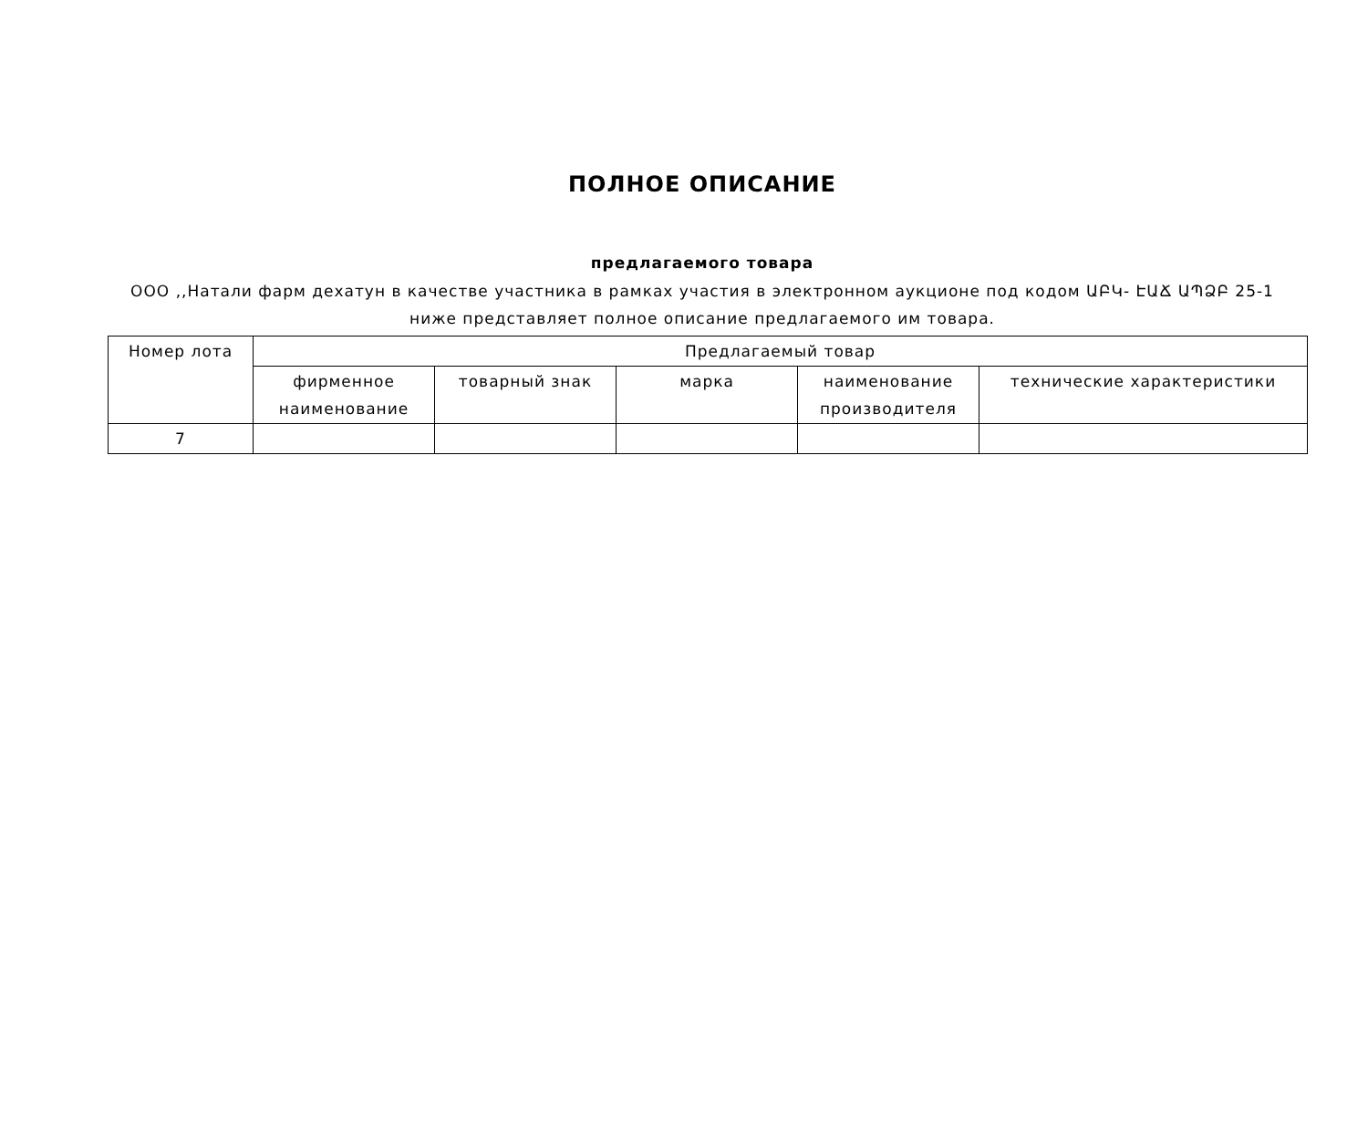ПОЛНОЕ ОПИСАНИЕ
предлагаемого товара
ООО ,,Натали фарм дехатун в качестве участника в рамках участия в электронном аукционе под кодом ԱԲԿ- ԷԱՃ ԱՊՁԲ 25-1
ниже представляет полное описание предлагаемого им товара.
| Номер лота | Предлагаемый товар | | | | |
| --- | --- | --- | --- | --- | --- |
| | фирменное наименование | товарный знак | марка | наименование производителя | технические характеристики |
| 7 | | | | | |